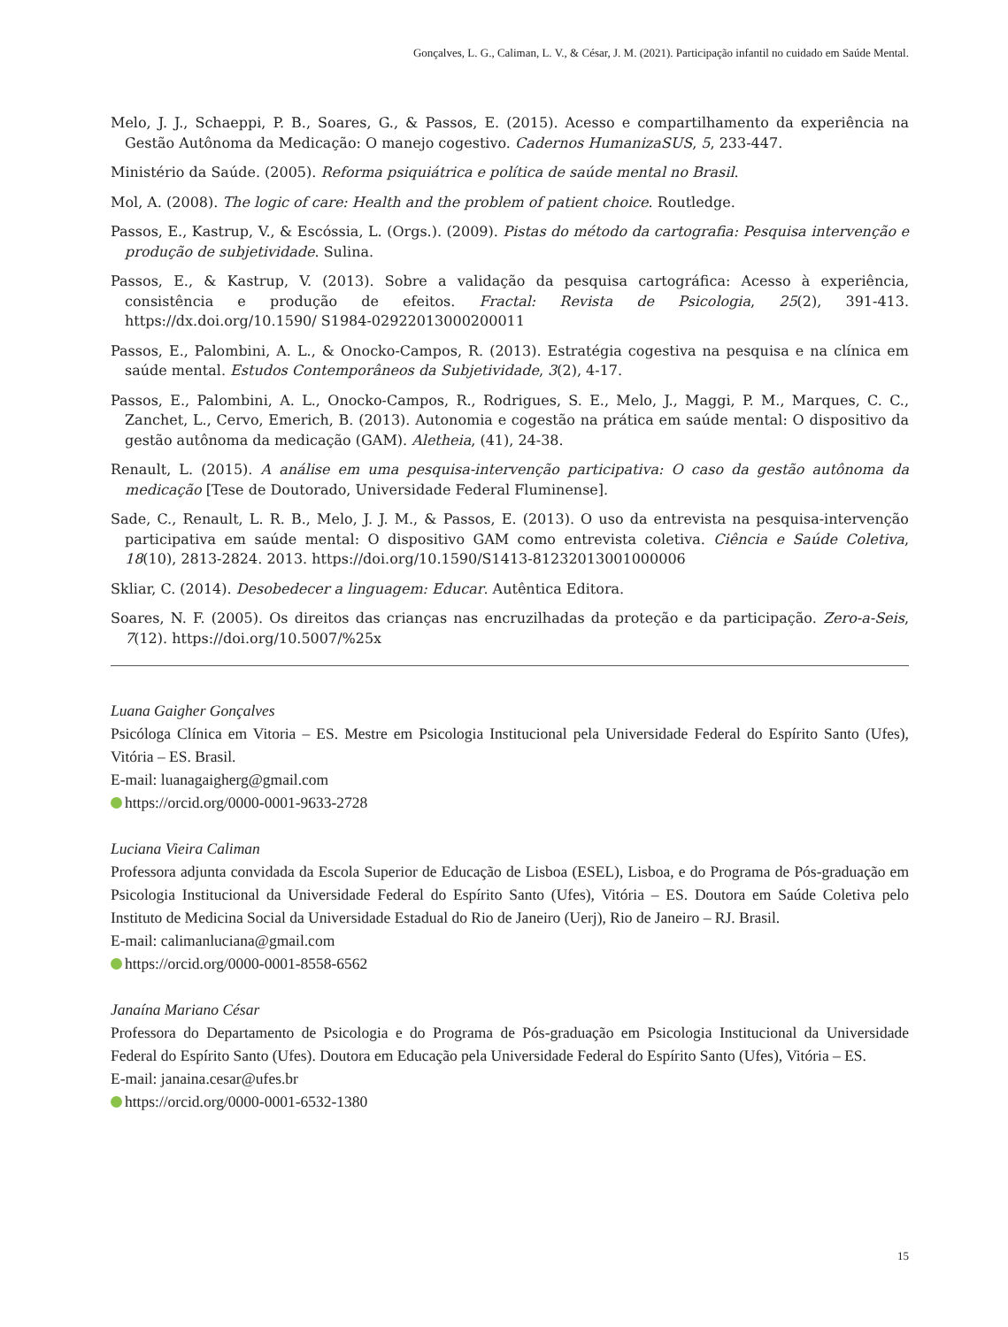Gonçalves, L. G., Caliman, L. V., & César, J. M. (2021). Participação infantil no cuidado em Saúde Mental.
Melo, J. J., Schaeppi, P. B., Soares, G., & Passos, E. (2015). Acesso e compartilhamento da experiência na Gestão Autônoma da Medicação: O manejo cogestivo. Cadernos HumanizaSUS, 5, 233-447.
Ministério da Saúde. (2005). Reforma psiquiátrica e política de saúde mental no Brasil.
Mol, A. (2008). The logic of care: Health and the problem of patient choice. Routledge.
Passos, E., Kastrup, V., & Escóssia, L. (Orgs.). (2009). Pistas do método da cartografia: Pesquisa intervenção e produção de subjetividade. Sulina.
Passos, E., & Kastrup, V. (2013). Sobre a validação da pesquisa cartográfica: Acesso à experiência, consistência e produção de efeitos. Fractal: Revista de Psicologia, 25(2), 391-413. https://dx.doi.org/10.1590/ S1984-02922013000200011
Passos, E., Palombini, A. L., & Onocko-Campos, R. (2013). Estratégia cogestiva na pesquisa e na clínica em saúde mental. Estudos Contemporâneos da Subjetividade, 3(2), 4-17.
Passos, E., Palombini, A. L., Onocko-Campos, R., Rodrigues, S. E., Melo, J., Maggi, P. M., Marques, C. C., Zanchet, L., Cervo, Emerich, B. (2013). Autonomia e cogestão na prática em saúde mental: O dispositivo da gestão autônoma da medicação (GAM). Aletheia, (41), 24-38.
Renault, L. (2015). A análise em uma pesquisa-intervenção participativa: O caso da gestão autônoma da medicação [Tese de Doutorado, Universidade Federal Fluminense].
Sade, C., Renault, L. R. B., Melo, J. J. M., & Passos, E. (2013). O uso da entrevista na pesquisa-intervenção participativa em saúde mental: O dispositivo GAM como entrevista coletiva. Ciência e Saúde Coletiva, 18(10), 2813-2824. 2013. https://doi.org/10.1590/S1413-81232013001000006
Skliar, C. (2014). Desobedecer a linguagem: Educar. Autêntica Editora.
Soares, N. F. (2005). Os direitos das crianças nas encruzilhadas da proteção e da participação. Zero-a-Seis, 7(12). https://doi.org/10.5007/%25x
Luana Gaigher Gonçalves
Psicóloga Clínica em Vitoria – ES. Mestre em Psicologia Institucional pela Universidade Federal do Espírito Santo (Ufes), Vitória – ES. Brasil.
E-mail: luanagaigherg@gmail.com
https://orcid.org/0000-0001-9633-2728
Luciana Vieira Caliman
Professora adjunta convidada da Escola Superior de Educação de Lisboa (ESEL), Lisboa, e do Programa de Pós-graduação em Psicologia Institucional da Universidade Federal do Espírito Santo (Ufes), Vitória – ES. Doutora em Saúde Coletiva pelo Instituto de Medicina Social da Universidade Estadual do Rio de Janeiro (Uerj), Rio de Janeiro – RJ. Brasil.
E-mail: calimanluciana@gmail.com
https://orcid.org/0000-0001-8558-6562
Janaína Mariano César
Professora do Departamento de Psicologia e do Programa de Pós-graduação em Psicologia Institucional da Universidade Federal do Espírito Santo (Ufes). Doutora em Educação pela Universidade Federal do Espírito Santo (Ufes), Vitória – ES.
E-mail: janaina.cesar@ufes.br
https://orcid.org/0000-0001-6532-1380
15